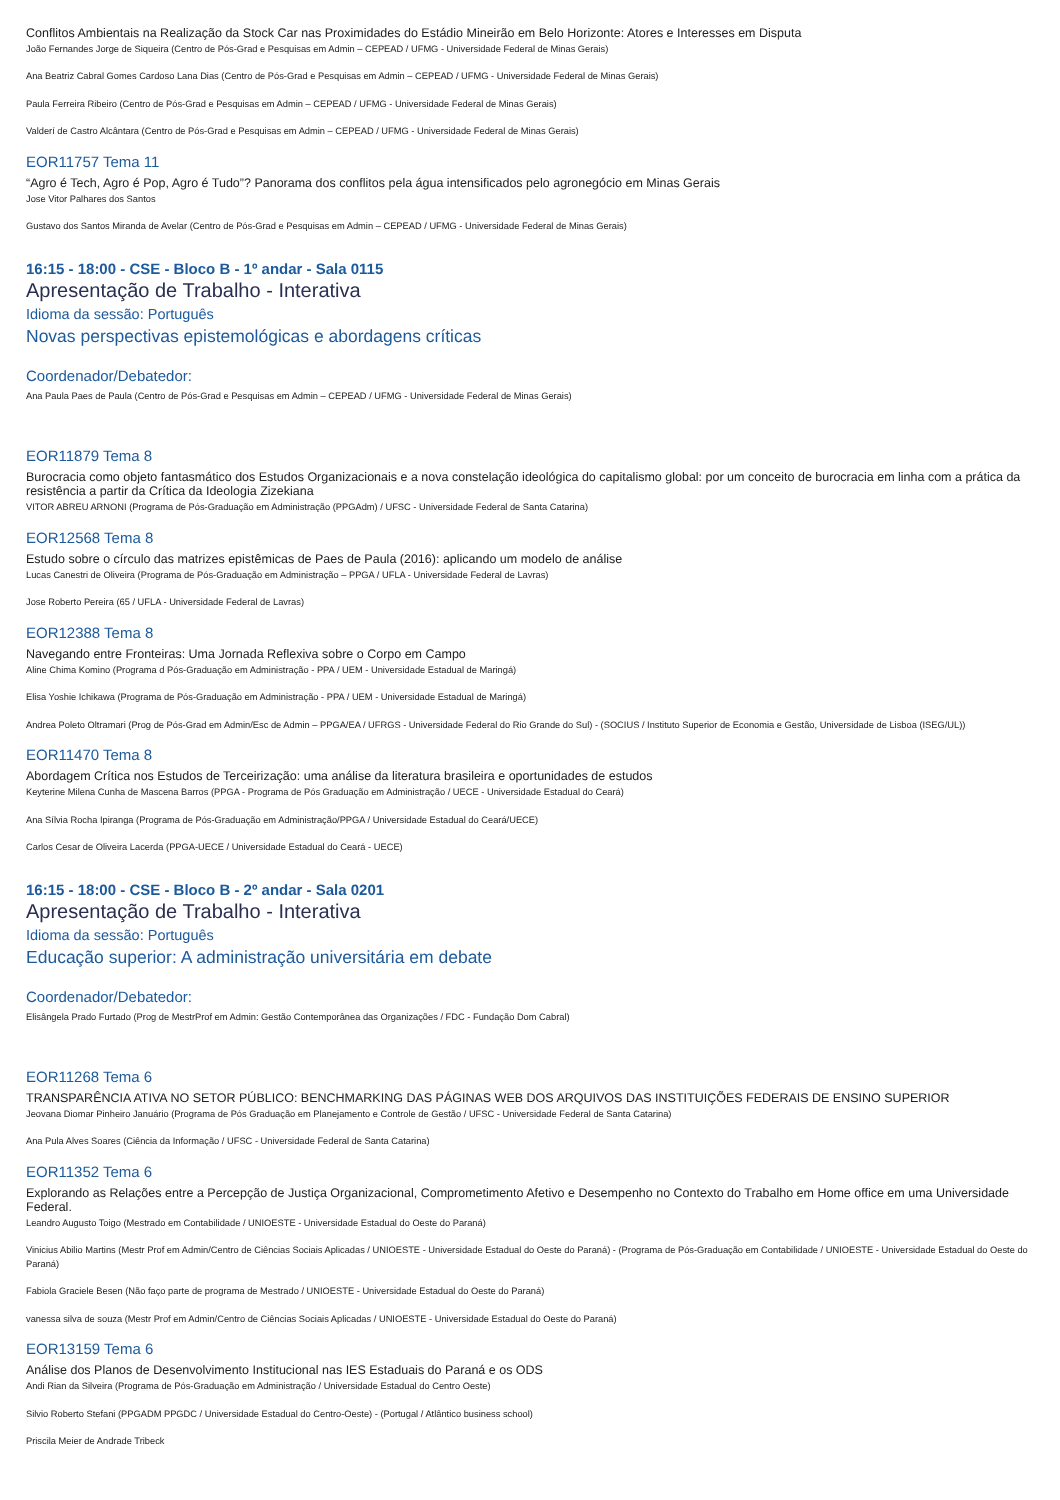Conflitos Ambientais na Realização da Stock Car nas Proximidades do Estádio Mineirão em Belo Horizonte: Atores e Interesses em Disputa
João Fernandes Jorge de Siqueira (Centro de Pós-Grad e Pesquisas em Admin – CEPEAD / UFMG - Universidade Federal de Minas Gerais)
Ana Beatriz Cabral Gomes Cardoso Lana Dias (Centro de Pós-Grad e Pesquisas em Admin – CEPEAD / UFMG - Universidade Federal de Minas Gerais)
Paula Ferreira Ribeiro (Centro de Pós-Grad e Pesquisas em Admin – CEPEAD / UFMG - Universidade Federal de Minas Gerais)
Valderí de Castro Alcântara (Centro de Pós-Grad e Pesquisas em Admin – CEPEAD / UFMG - Universidade Federal de Minas Gerais)
EOR11757 Tema 11
“Agro é Tech, Agro é Pop, Agro é Tudo”? Panorama dos conflitos pela água intensificados pelo agronegócio em Minas Gerais
Jose Vitor Palhares dos Santos
Gustavo dos Santos Miranda de Avelar (Centro de Pós-Grad e Pesquisas em Admin – CEPEAD / UFMG - Universidade Federal de Minas Gerais)
16:15 - 18:00 - CSE - Bloco B - 1º andar - Sala 0115
Apresentação de Trabalho - Interativa
Idioma da sessão: Português
Novas perspectivas epistemológicas e abordagens críticas
Coordenador/Debatedor:
Ana Paula Paes de Paula (Centro de Pós-Grad e Pesquisas em Admin – CEPEAD / UFMG - Universidade Federal de Minas Gerais)
EOR11879 Tema 8
Burocracia como objeto fantasmático dos Estudos Organizacionais e a nova constelação ideológica do capitalismo global: por um conceito de burocracia em linha com a prática da resistência a partir da Crítica da Ideologia Zizekiana
VITOR ABREU ARNONI (Programa de Pós-Graduação em Administração (PPGAdm) / UFSC - Universidade Federal de Santa Catarina)
EOR12568 Tema 8
Estudo sobre o círculo das matrizes epistêmicas de Paes de Paula (2016): aplicando um modelo de análise
Lucas Canestri de Oliveira (Programa de Pós-Graduação em Administração – PPGA / UFLA - Universidade Federal de Lavras)
Jose Roberto Pereira (65 / UFLA - Universidade Federal de Lavras)
EOR12388 Tema 8
Navegando entre Fronteiras: Uma Jornada Reflexiva sobre o Corpo em Campo
Aline Chima Komino (Programa d Pós-Graduação em Administração - PPA / UEM - Universidade Estadual de Maringá)
Elisa Yoshie Ichikawa (Programa de Pós-Graduação em Administração - PPA / UEM - Universidade Estadual de Maringá)
Andrea Poleto Oltramari (Prog de Pós-Grad em Admin/Esc de Admin – PPGA/EA / UFRGS - Universidade Federal do Rio Grande do Sul) - (SOCIUS / Instituto Superior de Economia e Gestão, Universidade de Lisboa (ISEG/UL))
EOR11470 Tema 8
Abordagem Crítica nos Estudos de Terceirização: uma análise da literatura brasileira e oportunidades de estudos
Keyterine Milena Cunha de Mascena Barros (PPGA - Programa de Pós Graduação em Administração / UECE - Universidade Estadual do Ceará)
Ana Sílvia Rocha Ipiranga (Programa de Pós-Graduação em Administração/PPGA / Universidade Estadual do Ceará/UECE)
Carlos Cesar de Oliveira Lacerda (PPGA-UECE / Universidade Estadual do Ceará - UECE)
16:15 - 18:00 - CSE - Bloco B - 2º andar - Sala 0201
Apresentação de Trabalho - Interativa
Idioma da sessão: Português
Educação superior: A administração universitária em debate
Coordenador/Debatedor:
Elisângela Prado Furtado (Prog de MestrProf em Admin: Gestão Contemporânea das Organizações / FDC - Fundação Dom Cabral)
EOR11268 Tema 6
TRANSPARÊNCIA ATIVA NO SETOR PÚBLICO: BENCHMARKING DAS PÁGINAS WEB DOS ARQUIVOS DAS INSTITUIÇÕES FEDERAIS DE ENSINO SUPERIOR
Jeovana Diomar Pinheiro Januário (Programa de Pós Graduação em Planejamento e Controle de Gestão / UFSC - Universidade Federal de Santa Catarina)
Ana Pula Alves Soares (Ciência da Informação / UFSC - Universidade Federal de Santa Catarina)
EOR11352 Tema 6
Explorando as Relações entre a Percepção de Justiça Organizacional, Comprometimento Afetivo e Desempenho no Contexto do Trabalho em Home office em uma Universidade Federal.
Leandro Augusto Toigo (Mestrado em Contabilidade / UNIOESTE - Universidade Estadual do Oeste do Paraná)
Vinicius Abilio Martins (Mestr Prof em Admin/Centro de Ciências Sociais Aplicadas / UNIOESTE - Universidade Estadual do Oeste do Paraná) - (Programa de Pós-Graduação em Contabilidade / UNIOESTE - Universidade Estadual do Oeste do Paraná)
Fabiola Graciele Besen (Não faço parte de programa de Mestrado / UNIOESTE - Universidade Estadual do Oeste do Paraná)
vanessa silva de souza (Mestr Prof em Admin/Centro de Ciências Sociais Aplicadas / UNIOESTE - Universidade Estadual do Oeste do Paraná)
EOR13159 Tema 6
Análise dos Planos de Desenvolvimento Institucional nas IES Estaduais do Paraná e os ODS
Andi Rian da Silveira (Programa de Pós-Graduação em Administração / Universidade Estadual do Centro Oeste)
Silvio Roberto Stefani (PPGADM PPGDC / Universidade Estadual do Centro-Oeste) - (Portugal / Atlântico business school)
Priscila Meier de Andrade Tribeck